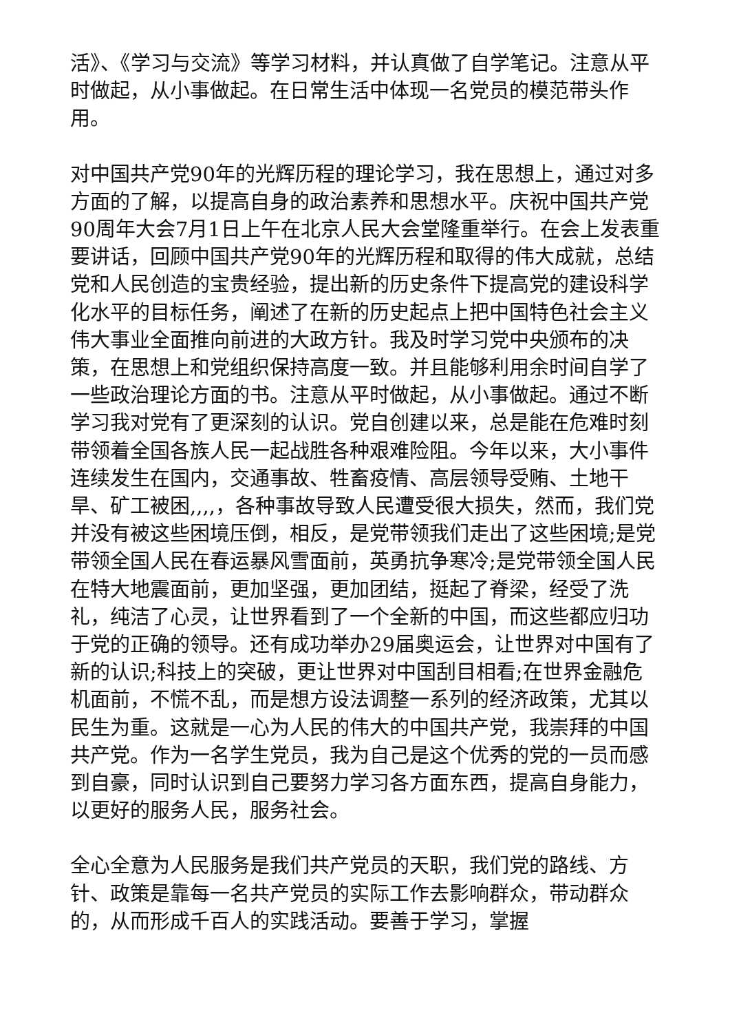活》、《学习与交流》等学习材料，并认真做了自学笔记。注意从平时做起，从小事做起。在日常生活中体现一名党员的模范带头作用。
对中国共产党90年的光辉历程的理论学习，我在思想上，通过对多方面的了解，以提高自身的政治素养和思想水平。庆祝中国共产党90周年大会7月1日上午在北京人民大会堂隆重举行。在会上发表重要讲话，回顾中国共产党90年的光辉历程和取得的伟大成就，总结党和人民创造的宝贵经验，提出新的历史条件下提高党的建设科学化水平的目标任务，阐述了在新的历史起点上把中国特色社会主义伟大事业全面推向前进的大政方针。我及时学习党中央颁布的决策，在思想上和党组织保持高度一致。并且能够利用余时间自学了一些政治理论方面的书。注意从平时做起，从小事做起。通过不断学习我对党有了更深刻的认识。党自创建以来，总是能在危难时刻带领着全国各族人民一起战胜各种艰难险阻。今年以来，大小事件连续发生在国内，交通事故、牲畜疫情、高层领导受贿、土地干旱、矿工被困,,,,，各种事故导致人民遭受很大损失，然而，我们党并没有被这些困境压倒，相反，是党带领我们走出了这些困境;是党带领全国人民在春运暴风雪面前，英勇抗争寒冷;是党带领全国人民在特大地震面前，更加坚强，更加团结，挺起了脊梁，经受了洗礼，纯洁了心灵，让世界看到了一个全新的中国，而这些都应归功于党的正确的领导。还有成功举办29届奥运会，让世界对中国有了新的认识;科技上的突破，更让世界对中国刮目相看;在世界金融危机面前，不慌不乱，而是想方设法调整一系列的经济政策，尤其以民生为重。这就是一心为人民的伟大的中国共产党，我崇拜的中国共产党。作为一名学生党员，我为自己是这个优秀的党的一员而感到自豪，同时认识到自己要努力学习各方面东西，提高自身能力，以更好的服务人民，服务社会。
全心全意为人民服务是我们共产党员的天职，我们党的路线、方针、政策是靠每一名共产党员的实际工作去影响群众，带动群众的，从而形成千百人的实践活动。要善于学习，掌握